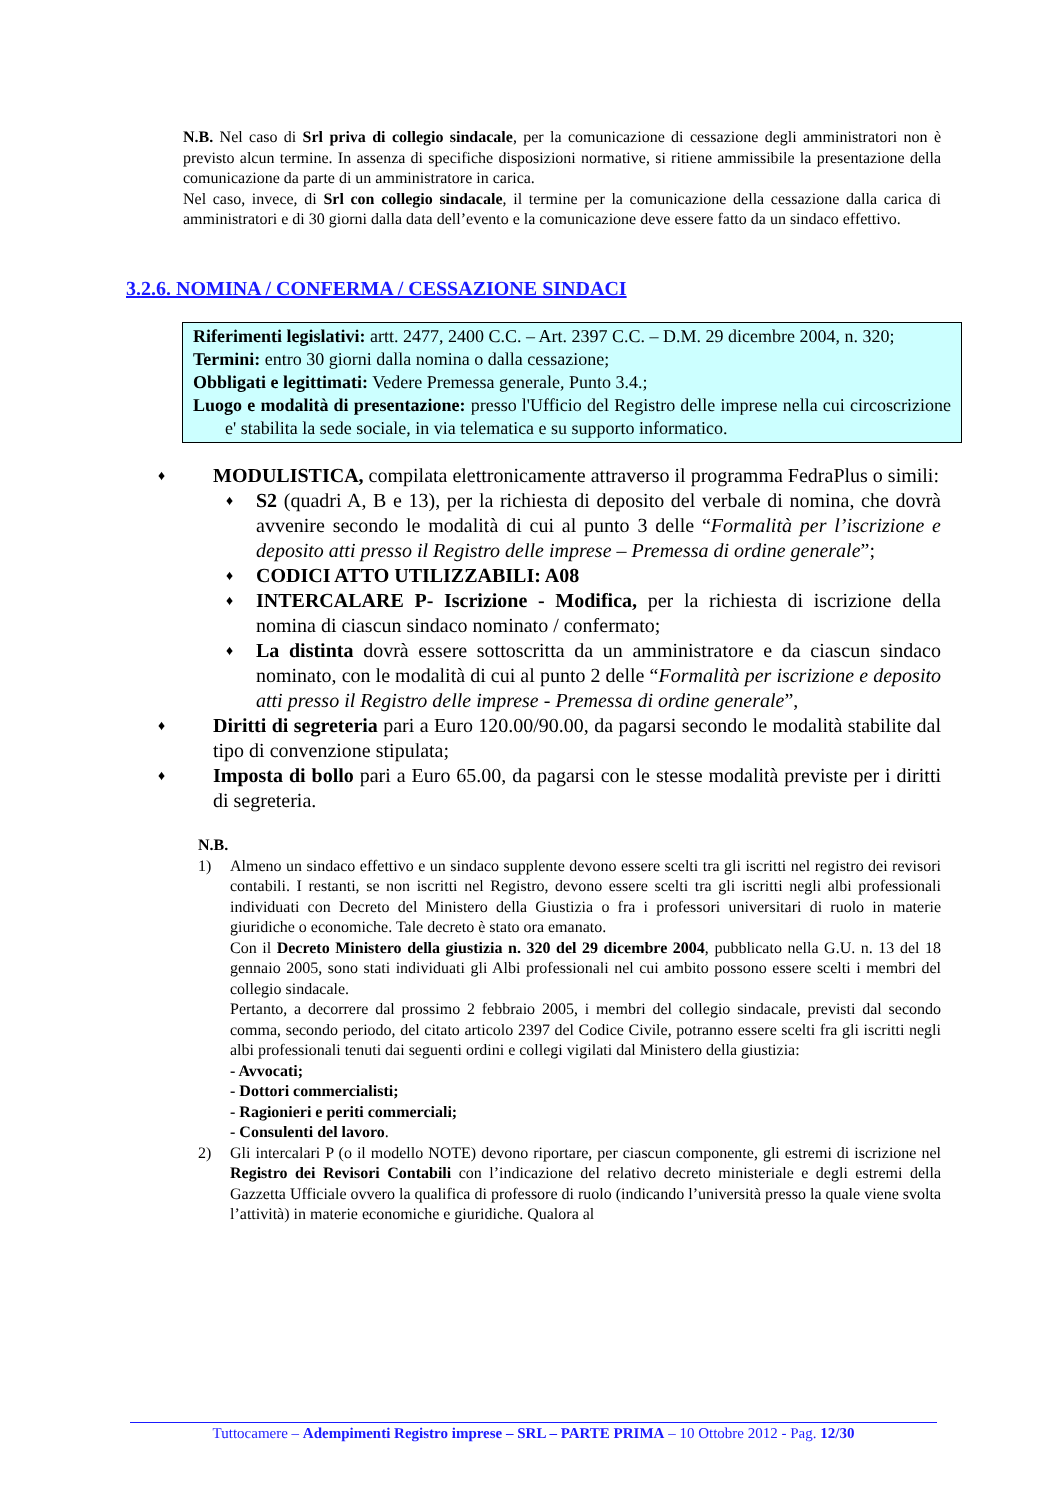N.B. Nel caso di Srl priva di collegio sindacale, per la comunicazione di cessazione degli amministratori non è previsto alcun termine. In assenza di specifiche disposizioni normative, si ritiene ammissibile la presentazione della comunicazione da parte di un amministratore in carica.
Nel caso, invece, di Srl con collegio sindacale, il termine per la comunicazione della cessazione dalla carica di amministratori e di 30 giorni dalla data dell’evento e la comunicazione deve essere fatto da un sindaco effettivo.
3.2.6. NOMINA / CONFERMA / CESSAZIONE SINDACI
Riferimenti legislativi: artt. 2477, 2400 C.C. – Art. 2397 C.C. – D.M. 29 dicembre 2004, n. 320;
Termini: entro 30 giorni dalla nomina o dalla cessazione;
Obbligati e legittimati: Vedere Premessa generale, Punto 3.4.;
Luogo e modalità di presentazione: presso l'Ufficio del Registro delle imprese nella cui circoscrizione e' stabilita la sede sociale, in via telematica e su supporto informatico.
♦ MODULISTICA, compilata elettronicamente attraverso il programma FedraPlus o simili:
♦ S2 (quadri A, B e 13), per la richiesta di deposito del verbale di nomina, che dovrà avvenire secondo le modalità di cui al punto 3 delle “Formalità per l’iscrizione e deposito atti presso il Registro delle imprese – Premessa di ordine generale”;
♦ CODICI ATTO UTILIZZABILI: A08
♦ INTERCALARE P- Iscrizione - Modifica, per la richiesta di iscrizione della nomina di ciascun sindaco nominato / confermato;
♦ La distinta dovrà essere sottoscritta da un amministratore e da ciascun sindaco nominato, con le modalità di cui al punto 2 delle “Formalità per iscrizione e deposito atti presso il Registro delle imprese - Premessa di ordine generale”,
♦ Diritti di segreteria pari a Euro 120.00/90.00, da pagarsi secondo le modalità stabilite dal tipo di convenzione stipulata;
♦ Imposta di bollo pari a Euro 65.00, da pagarsi con le stesse modalità previste per i diritti di segreteria.
N.B.
1)
Almeno un sindaco effettivo e un sindaco supplente devono essere scelti tra gli iscritti nel registro dei revisori contabili. I restanti, se non iscritti nel Registro, devono essere scelti tra gli iscritti negli albi professionali individuati con Decreto del Ministero della Giustizia o fra i professori universitari di ruolo in materie giuridiche o economiche. Tale decreto è stato ora emanato.
Con il Decreto Ministero della giustizia n. 320 del 29 dicembre 2004, pubblicato nella G.U. n. 13 del 18 gennaio 2005, sono stati individuati gli Albi professionali nel cui ambito possono essere scelti i membri del collegio sindacale.
Pertanto, a decorrere dal prossimo 2 febbraio 2005, i membri del collegio sindacale, previsti dal secondo comma, secondo periodo, del citato articolo 2397 del Codice Civile, potranno essere scelti fra gli iscritti negli albi professionali tenuti dai seguenti ordini e collegi vigilati dal Ministero della giustizia:
- Avvocati;
- Dottori commercialisti;
- Ragionieri e periti commerciali;
- Consulenti del lavoro.
2)
Gli intercalari P (o il modello NOTE) devono riportare, per ciascun componente, gli estremi di iscrizione nel Registro dei Revisori Contabili con l’indicazione del relativo decreto ministeriale e degli estremi della Gazzetta Ufficiale ovvero la qualifica di professore di ruolo (indicando l’università presso la quale viene svolta l’attività) in materie economiche e giuridiche. Qualora al
Tuttocamere – Adempimenti Registro imprese – SRL – PARTE PRIMA – 10 Ottobre 2012 - Pag. 12/30